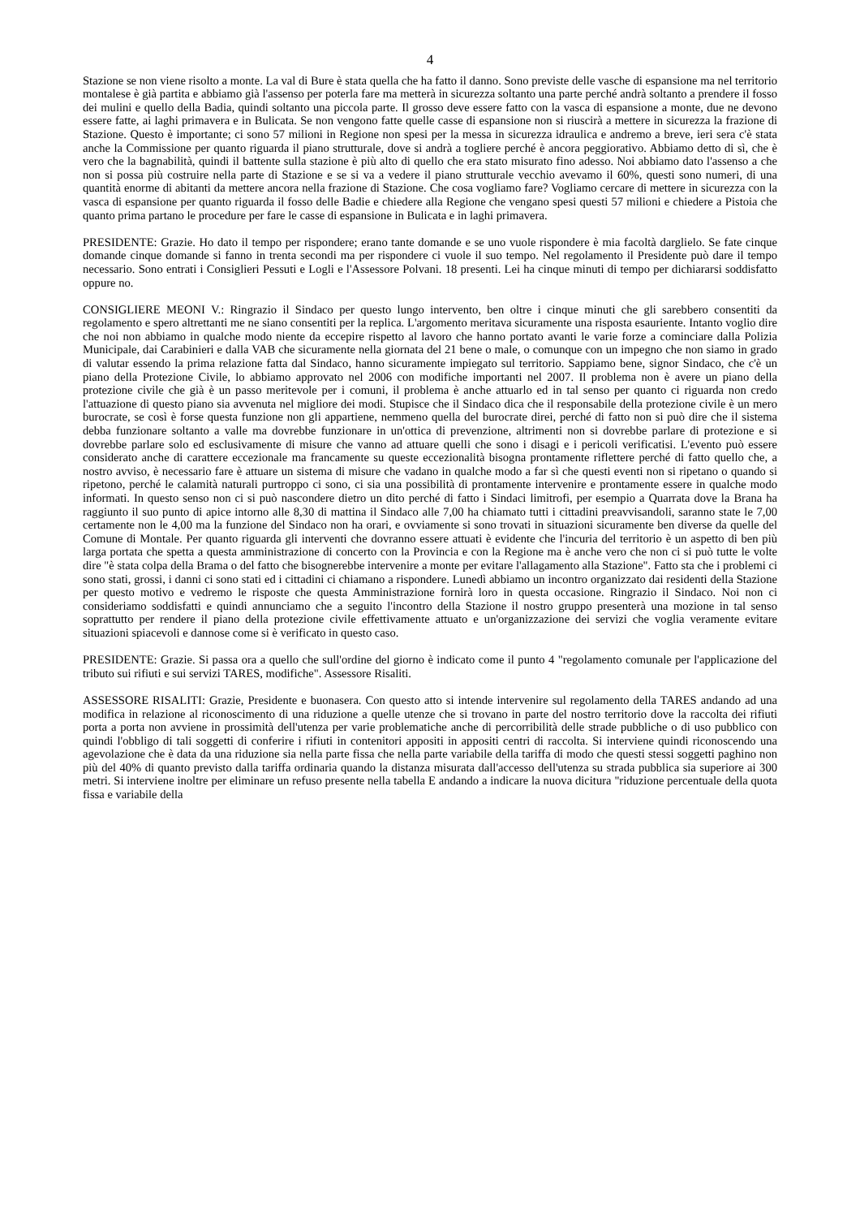4
Stazione se non viene risolto a monte. La val di Bure è stata quella che ha fatto il danno. Sono previste delle vasche di espansione ma nel territorio montalese è già partita e abbiamo già l'assenso per poterla fare ma metterà in sicurezza soltanto una parte perché andrà soltanto a prendere il fosso dei mulini e quello della Badia, quindi soltanto una piccola parte. Il grosso deve essere fatto con la vasca di espansione a monte, due ne devono essere fatte, ai laghi primavera e in Bulicata. Se non vengono fatte quelle casse di espansione non si riuscirà a mettere in sicurezza la frazione di Stazione. Questo è importante; ci sono 57 milioni in Regione non spesi per la messa in sicurezza idraulica e andremo a breve, ieri sera c'è stata anche la Commissione per quanto riguarda il piano strutturale, dove si andrà a togliere perché è ancora peggiorativo. Abbiamo detto di sì, che è vero che la bagnabilità, quindi il battente sulla stazione è più alto di quello che era stato misurato fino adesso. Noi abbiamo dato l'assenso a che non si possa più costruire nella parte di Stazione e se si va a vedere il piano strutturale vecchio avevamo il 60%, questi sono numeri, di una quantità enorme di abitanti da mettere ancora nella frazione di Stazione. Che cosa vogliamo fare? Vogliamo cercare di mettere in sicurezza con la vasca di espansione per quanto riguarda il fosso delle Badie e chiedere alla Regione che vengano spesi questi 57 milioni e chiedere a Pistoia che quanto prima partano le procedure per fare le casse di espansione in Bulicata e in laghi primavera.
PRESIDENTE: Grazie. Ho dato il tempo per rispondere; erano tante domande e se uno vuole rispondere è mia facoltà darglielo. Se fate cinque domande cinque domande si fanno in trenta secondi ma per rispondere ci vuole il suo tempo. Nel regolamento il Presidente può dare il tempo necessario. Sono entrati i Consiglieri Pessuti e Logli e l'Assessore Polvani. 18 presenti. Lei ha cinque minuti di tempo per dichiararsi soddisfatto oppure no.
CONSIGLIERE MEONI V.: Ringrazio il Sindaco per questo lungo intervento, ben oltre i cinque minuti che gli sarebbero consentiti da regolamento e spero altrettanti me ne siano consentiti per la replica. L'argomento meritava sicuramente una risposta esauriente. Intanto voglio dire che noi non abbiamo in qualche modo niente da eccepire rispetto al lavoro che hanno portato avanti le varie forze a cominciare dalla Polizia Municipale, dai Carabinieri e dalla VAB che sicuramente nella giornata del 21 bene o male, o comunque con un impegno che non siamo in grado di valutar essendo la prima relazione fatta dal Sindaco, hanno sicuramente impiegato sul territorio. Sappiamo bene, signor Sindaco, che c'è un piano della Protezione Civile, lo abbiamo approvato nel 2006 con modifiche importanti nel 2007. Il problema non è avere un piano della protezione civile che già è un passo meritevole per i comuni, il problema è anche attuarlo ed in tal senso per quanto ci riguarda non credo l'attuazione di questo piano sia avvenuta nel migliore dei modi. Stupisce che il Sindaco dica che il responsabile della protezione civile è un mero burocrate, se così è forse questa funzione non gli appartiene, nemmeno quella del burocrate direi, perché di fatto non si può dire che il sistema debba funzionare soltanto a valle ma dovrebbe funzionare in un'ottica di prevenzione, altrimenti non si dovrebbe parlare di protezione e si dovrebbe parlare solo ed esclusivamente di misure che vanno ad attuare quelli che sono i disagi e i pericoli verificatisi. L'evento può essere considerato anche di carattere eccezionale ma francamente su queste eccezionalità bisogna prontamente riflettere perché di fatto quello che, a nostro avviso, è necessario fare è attuare un sistema di misure che vadano in qualche modo a far sì che questi eventi non si ripetano o quando si ripetono, perché le calamità naturali purtroppo ci sono, ci sia una possibilità di prontamente intervenire e prontamente essere in qualche modo informati. In questo senso non ci si può nascondere dietro un dito perché di fatto i Sindaci limitrofi, per esempio a Quarrata dove la Brana ha raggiunto il suo punto di apice intorno alle 8,30 di mattina il Sindaco alle 7,00 ha chiamato tutti i cittadini preavvisandoli, saranno state le 7,00 certamente non le 4,00 ma la funzione del Sindaco non ha orari, e ovviamente si sono trovati in situazioni sicuramente ben diverse da quelle del Comune di Montale. Per quanto riguarda gli interventi che dovranno essere attuati è evidente che l'incuria del territorio è un aspetto di ben più larga portata che spetta a questa amministrazione di concerto con la Provincia e con la Regione ma è anche vero che non ci si può tutte le volte dire "è stata colpa della Brama o del fatto che bisognerebbe intervenire a monte per evitare l'allagamento alla Stazione". Fatto sta che i problemi ci sono stati, grossi, i danni ci sono stati ed i cittadini ci chiamano a rispondere. Lunedì abbiamo un incontro organizzato dai residenti della Stazione per questo motivo e vedremo le risposte che questa Amministrazione fornirà loro in questa occasione. Ringrazio il Sindaco. Noi non ci consideriamo soddisfatti e quindi annunciamo che a seguito l'incontro della Stazione il nostro gruppo presenterà una mozione in tal senso soprattutto per rendere il piano della protezione civile effettivamente attuato e un'organizzazione dei servizi che voglia veramente evitare situazioni spiacevoli e dannose come si è verificato in questo caso.
PRESIDENTE: Grazie. Si passa ora a quello che sull'ordine del giorno è indicato come il punto 4 "regolamento comunale per l'applicazione del tributo sui rifiuti e sui servizi TARES, modifiche". Assessore Risaliti.
ASSESSORE RISALITI: Grazie, Presidente e buonasera. Con questo atto si intende intervenire sul regolamento della TARES andando ad una modifica in relazione al riconoscimento di una riduzione a quelle utenze che si trovano in parte del nostro territorio dove la raccolta dei rifiuti porta a porta non avviene in prossimità dell'utenza per varie problematiche anche di percorribilità delle strade pubbliche o di uso pubblico con quindi l'obbligo di tali soggetti di conferire i rifiuti in contenitori appositi in appositi centri di raccolta. Si interviene quindi riconoscendo una agevolazione che è data da una riduzione sia nella parte fissa che nella parte variabile della tariffa di modo che questi stessi soggetti paghino non più del 40% di quanto previsto dalla tariffa ordinaria quando la distanza misurata dall'accesso dell'utenza su strada pubblica sia superiore ai 300 metri. Si interviene inoltre per eliminare un refuso presente nella tabella E andando a indicare la nuova dicitura "riduzione percentuale della quota fissa e variabile della